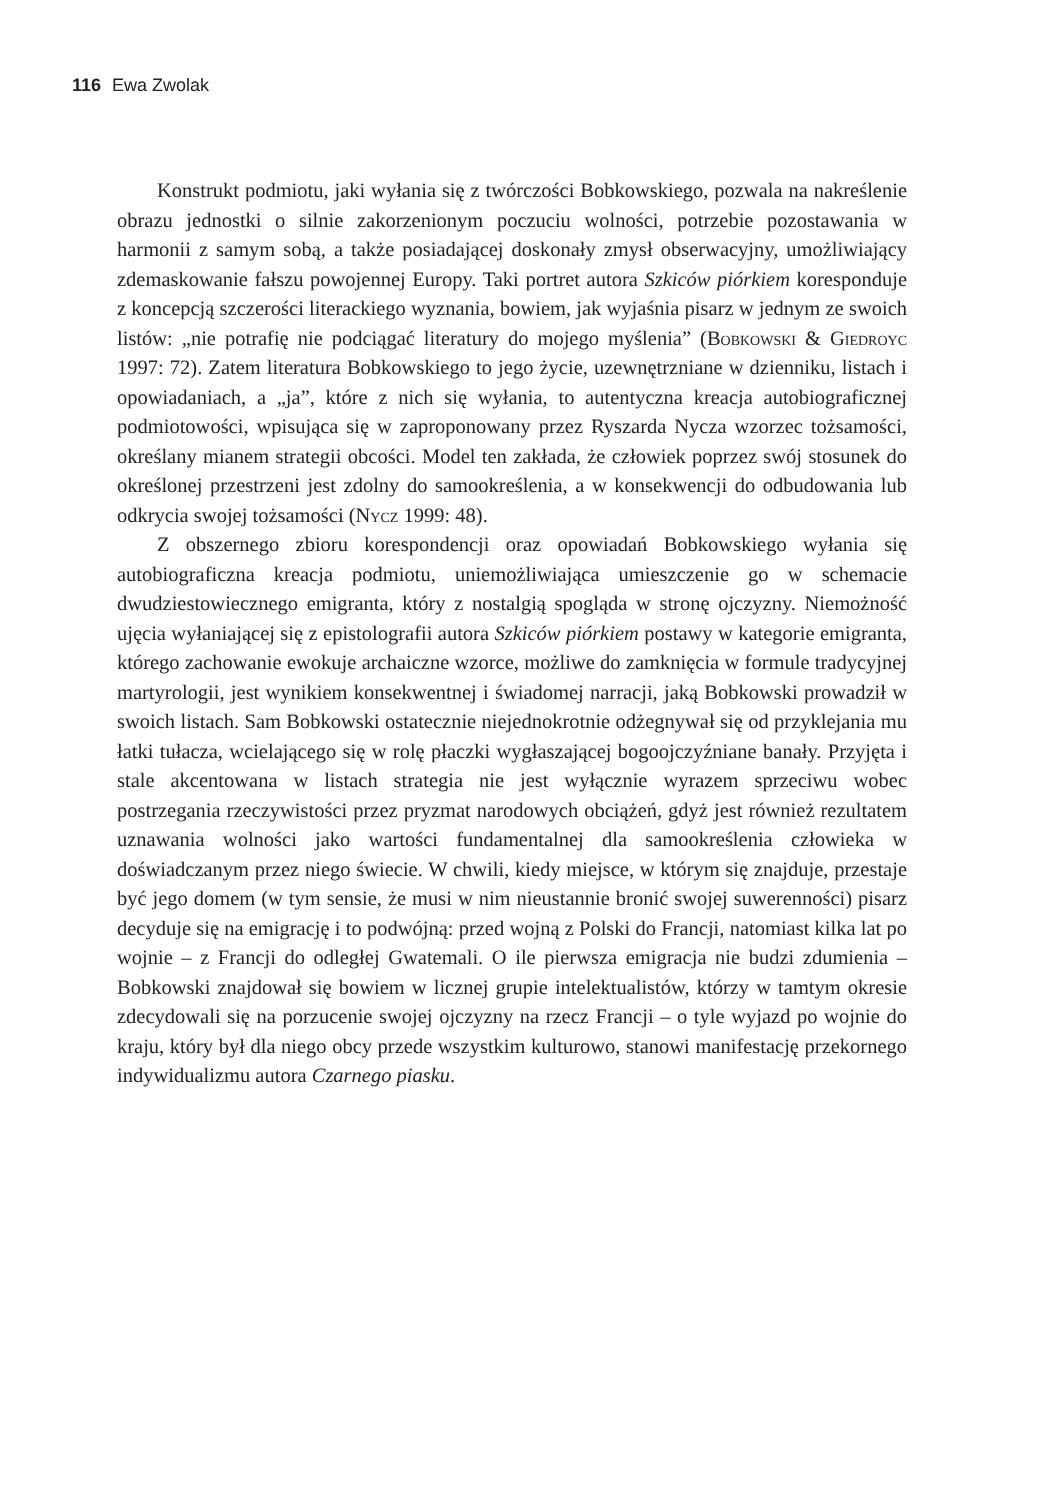116 Ewa Zwolak
Konstrukt podmiotu, jaki wyłania się z twórczości Bobkowskiego, pozwala na nakreślenie obrazu jednostki o silnie zakorzenionym poczuciu wolności, potrzebie pozostawania w harmonii z samym sobą, a także posiadającej doskonały zmysł obserwacyjny, umożliwiający zdemaskowanie fałszu powojennej Europy. Taki portret autora Szkiców piórkiem koresponduje z koncepcją szczerości literackiego wyznania, bowiem, jak wyjaśnia pisarz w jednym ze swoich listów: „nie potrafię nie podciągać literatury do mojego myślenia” (Bobkowski & Giedroyc 1997: 72). Zatem literatura Bobkowskiego to jego życie, uzewnętrzniane w dzienniku, listach i opowiadaniach, a „ja”, które z nich się wyłania, to autentyczna kreacja autobiograficznej podmiotowości, wpisująca się w zaproponowany przez Ryszarda Nycza wzorzec tożsamości, określany mianem strategii obcości. Model ten zakłada, że człowiek poprzez swój stosunek do określonej przestrzeni jest zdolny do samookreślenia, a w konsekwencji do odbudowania lub odkrycia swojej tożsamości (Nycz 1999: 48).
Z obszernego zbioru korespondencji oraz opowiadań Bobkowskiego wyłania się autobiograficzna kreacja podmiotu, uniemożliwiająca umieszczenie go w schemacie dwudziestowiecznego emigranta, który z nostalgią spogląda w stronę ojczyzny. Niemożność ujęcia wyłaniającej się z epistolografii autora Szkiców piórkiem postawy w kategorie emigranta, którego zachowanie ewokuje archaiczne wzorce, możliwe do zamknięcia w formule tradycyjnej martyrologii, jest wynikiem konsekwentnej i świadomej narracji, jaką Bobkowski prowadził w swoich listach. Sam Bobkowski ostatecznie niejednokrotnie odżegnywał się od przyklejania mu łatki tułacza, wcielającego się w rolę płaczki wygłaszającej bogoojczyźniane banały. Przyjęta i stale akcentowana w listach strategia nie jest wyłącznie wyrazem sprzeciwu wobec postrzegania rzeczywistości przez pryzmat narodowych obciążeń, gdyż jest również rezultatem uznawania wolności jako wartości fundamentalnej dla samookreślenia człowieka w doświadczanym przez niego świecie. W chwili, kiedy miejsce, w którym się znajduje, przestaje być jego domem (w tym sensie, że musi w nim nieustannie bronić swojej suwerenności) pisarz decyduje się na emigrację i to podwójną: przed wojną z Polski do Francji, natomiast kilka lat po wojnie – z Francji do odległej Gwatemali. O ile pierwsza emigracja nie budzi zdumienia – Bobkowski znajdował się bowiem w licznej grupie intelektualistów, którzy w tamtym okresie zdecydowali się na porzucenie swojej ojczyzny na rzecz Francji – o tyle wyjazd po wojnie do kraju, który był dla niego obcy przede wszystkim kulturowo, stanowi manifestację przekornego indywidualizmu autora Czarnego piasku.